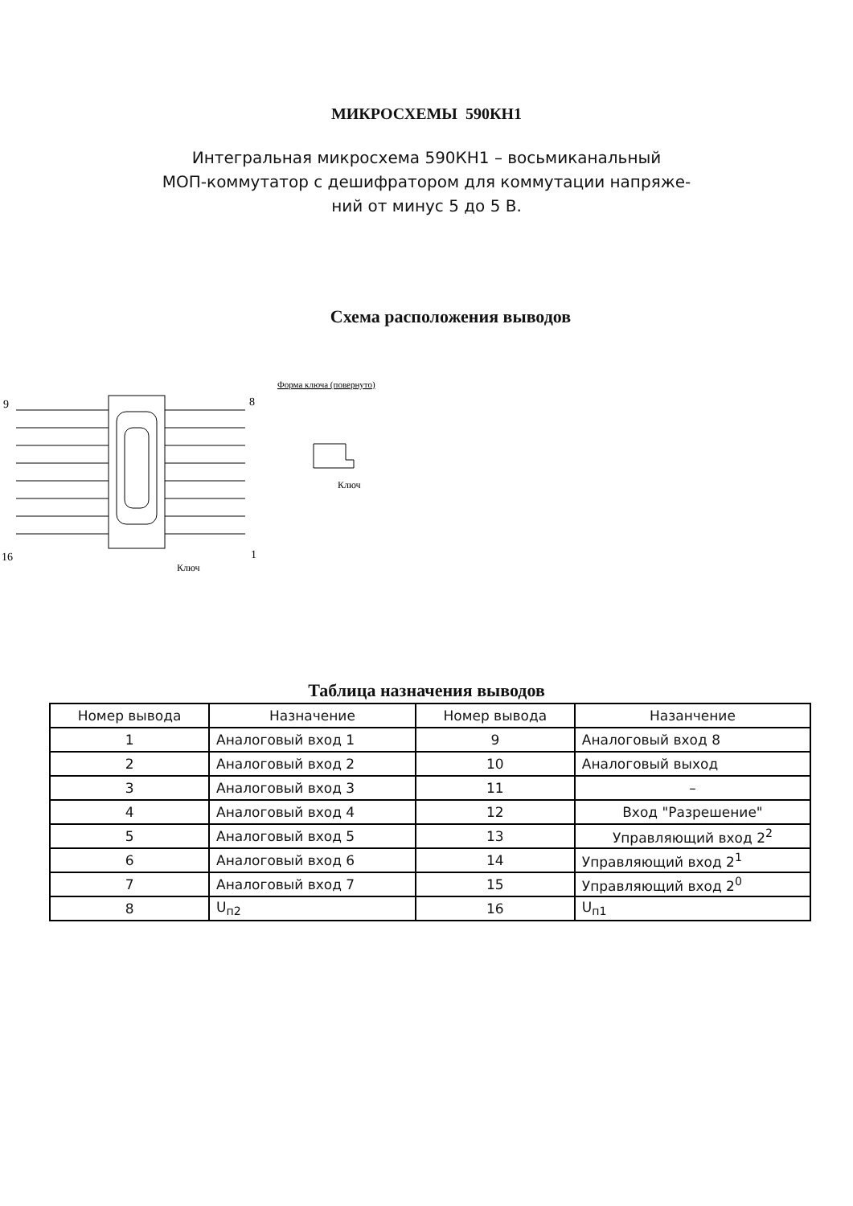МИКРОСХЕМЫ 590КН1
Интегральная микросхема 590КН1 – восьмиканальный
МОП-коммутатор с дешифратором для коммутации напряже-
ний от минус 5 до 5 В.
Схема расположения выводов
9
8
16
1
Ключ
Форма ключа (повернуто)
Ключ
Таблица назначения выводов
| Номер вывода | Назначение | Номер вывода | Назанчение |
| --- | --- | --- | --- |
| 1 | Аналоговый вход 1 | 9 | Аналоговый вход 8 |
| 2 | Аналоговый вход 2 | 10 | Аналоговый выход |
| 3 | Аналоговый вход 3 | 11 | – |
| 4 | Аналоговый вход 4 | 12 | Вход "Разрешение" |
| 5 | Аналоговый вход 5 | 13 | Управляющий вход 2<sup>2</sup> |
| 6 | Аналоговый вход 6 | 14 | Управляющий вход 2<sup>1</sup> |
| 7 | Аналоговый вход 7 | 15 | Управляющий вход 2<sup>0</sup> |
| 8 | U<sub>п2</sub> | 16 | U<sub>п1</sub> |